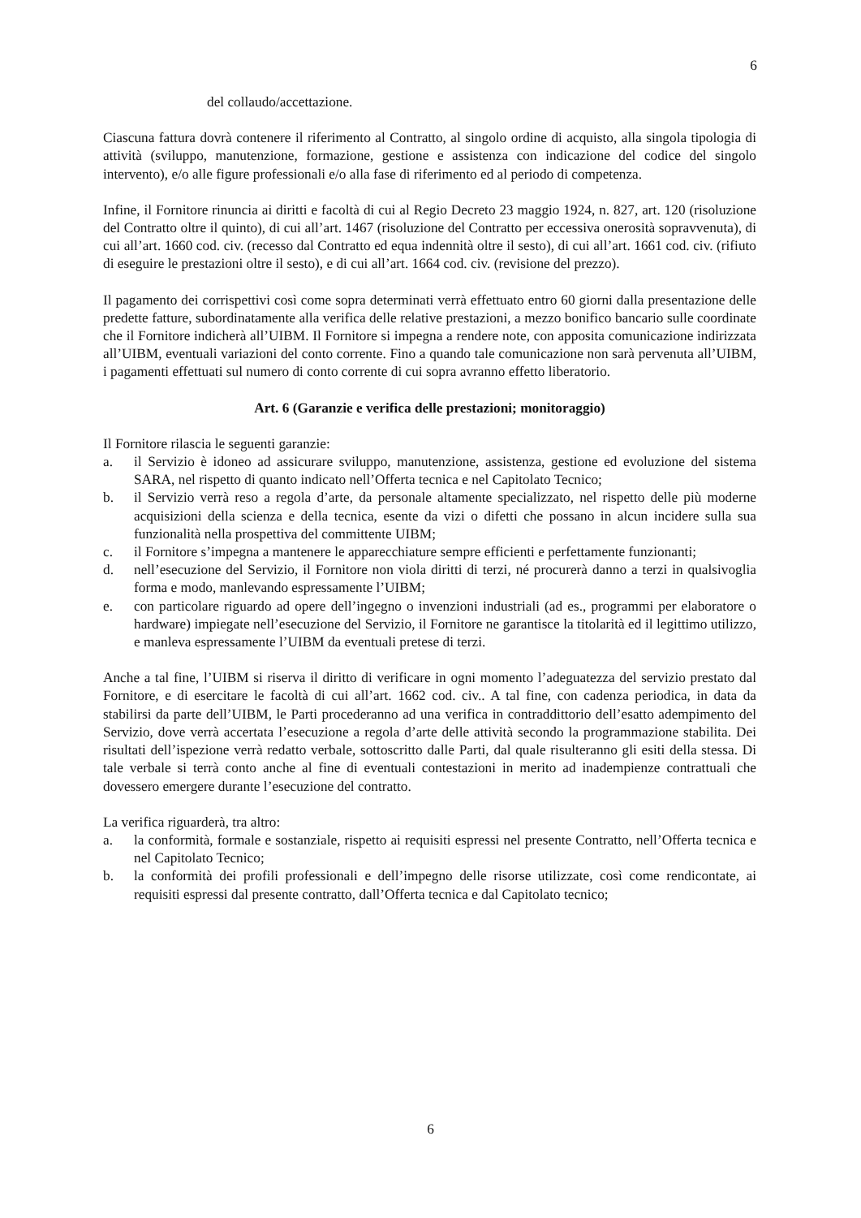6
del collaudo/accettazione.
Ciascuna fattura dovrà contenere il riferimento al Contratto, al singolo ordine di acquisto, alla singola tipologia di attività (sviluppo, manutenzione, formazione, gestione e assistenza con indicazione del codice del singolo intervento), e/o alle figure professionali e/o alla fase di riferimento ed al periodo di competenza.
Infine, il Fornitore rinuncia ai diritti e facoltà di cui al Regio Decreto 23 maggio 1924, n. 827, art. 120 (risoluzione del Contratto oltre il quinto), di cui all’art. 1467 (risoluzione del Contratto per eccessiva onerosità sopravvenuta), di cui all’art. 1660 cod. civ. (recesso dal Contratto ed equa indennità oltre il sesto), di cui all’art. 1661 cod. civ. (rifiuto di eseguire le prestazioni oltre il sesto), e di cui all’art. 1664 cod. civ. (revisione del prezzo).
Il pagamento dei corrispettivi così come sopra determinati verrà effettuato entro 60 giorni dalla presentazione delle predette fatture, subordinatamente alla verifica delle relative prestazioni, a mezzo bonifico bancario sulle coordinate che il Fornitore indicherà all’UIBM. Il Fornitore si impegna a rendere note, con apposita comunicazione indirizzata all’UIBM, eventuali variazioni del conto corrente. Fino a quando tale comunicazione non sarà pervenuta all’UIBM, i pagamenti effettuati sul numero di conto corrente di cui sopra avranno effetto liberatorio.
Art. 6 (Garanzie e verifica delle prestazioni; monitoraggio)
Il Fornitore rilascia le seguenti garanzie:
a. il Servizio è idoneo ad assicurare sviluppo, manutenzione, assistenza, gestione ed evoluzione del sistema SARA, nel rispetto di quanto indicato nell’Offerta tecnica e nel Capitolato Tecnico;
b. il Servizio verrà reso a regola d’arte, da personale altamente specializzato, nel rispetto delle più moderne acquisizioni della scienza e della tecnica, esente da vizi o difetti che possano in alcun incidere sulla sua funzionalità nella prospettiva del committente UIBM;
c. il Fornitore s’impegna a mantenere le apparecchiature sempre efficienti e perfettamente funzionanti;
d. nell’esecuzione del Servizio, il Fornitore non viola diritti di terzi, né procurerà danno a terzi in qualsivoglia forma e modo, manlevando espressamente l’UIBM;
e. con particolare riguardo ad opere dell’ingegno o invenzioni industriali (ad es., programmi per elaboratore o hardware) impiegate nell’esecuzione del Servizio, il Fornitore ne garantisce la titolarità ed il legittimo utilizzo, e manleva espressamente l’UIBM da eventuali pretese di terzi.
Anche a tal fine, l’UIBM si riserva il diritto di verificare in ogni momento l’adeguatezza del servizio prestato dal Fornitore, e di esercitare le facoltà di cui all’art. 1662 cod. civ.. A tal fine, con cadenza periodica, in data da stabilirsi da parte dell’UIBM, le Parti procederanno ad una verifica in contraddittorio dell’esatto adempimento del Servizio, dove verrà accertata l’esecuzione a regola d’arte delle attività secondo la programmazione stabilita. Dei risultati dell’ispezione verrà redatto verbale, sottoscritto dalle Parti, dal quale risulteranno gli esiti della stessa. Di tale verbale si terrà conto anche al fine di eventuali contestazioni in merito ad inadempienze contrattuali che dovessero emergere durante l’esecuzione del contratto.
La verifica riguarderà, tra altro:
a. la conformità, formale e sostanziale, rispetto ai requisiti espressi nel presente Contratto, nell’Offerta tecnica e nel Capitolato Tecnico;
b. la conformità dei profili professionali e dell’impegno delle risorse utilizzate, così come rendicontate, ai requisiti espressi dal presente contratto, dall’Offerta tecnica e dal Capitolato tecnico;
6